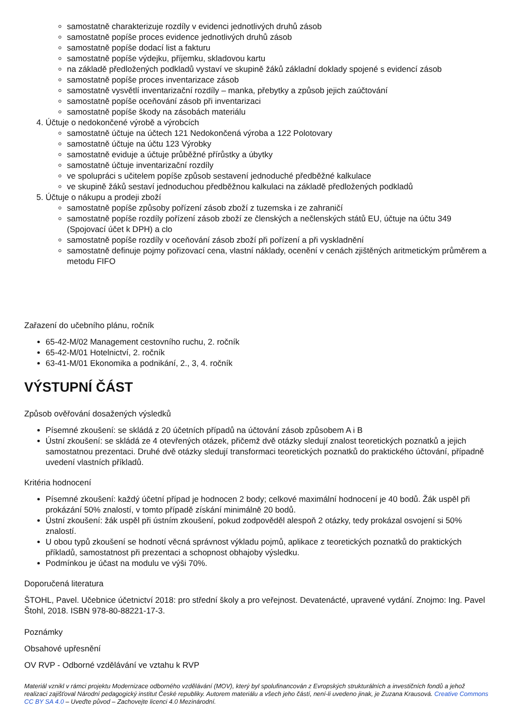samostatně charakterizuje rozdíly v evidenci jednotlivých druhů zásob
samostatně popíše proces evidence jednotlivých druhů zásob
samostatně popíše dodací list a fakturu
samostatně popíše výdejku, příjemku, skladovou kartu
na základě předložených podkladů vystaví ve skupině žáků základní doklady spojené s evidencí zásob
samostatně popíše proces inventarizace zásob
samostatně vysvětlí inventarizační rozdíly – manka, přebytky a způsob jejich zaúčtování
samostatně popíše oceňování zásob při inventarizaci
samostatně popíše škody na zásobách materiálu
4. Účtuje o nedokončené výrobě a výrobcích
samostatně účtuje na účtech 121 Nedokončená výroba a 122 Polotovary
samostatně účtuje na účtu 123 Výrobky
samostatně eviduje a účtuje průběžné přírůstky a úbytky
samostatně účtuje inventarizační rozdíly
ve spolupráci s učitelem popíše způsob sestavení jednoduché předběžné kalkulace
ve skupině žáků sestaví jednoduchou předběžnou kalkulaci na základě předložených podkladů
5. Účtuje o nákupu a prodeji zboží
samostatně popíše způsoby pořízení zásob zboží z tuzemska i ze zahraničí
samostatně popíše rozdíly pořízení zásob zboží ze členských a nečlenských států EU, účtuje na účtu 349 (Spojovací účet k DPH) a clo
samostatně popíše rozdíly v oceňování zásob zboží při pořízení a při vyskladnění
samostatně definuje pojmy pořizovací cena, vlastní náklady, ocenění v cenách zjištěných aritmetickým průměrem a metodu FIFO
Zařazení do učebního plánu, ročník
65-42-M/02 Management cestovního ruchu, 2. ročník
65-42-M/01 Hotelnictví, 2. ročník
63-41-M/01 Ekonomika a podnikání, 2., 3, 4. ročník
VÝSTUPNÍ ČÁST
Způsob ověřování dosažených výsledků
Písemné zkoušení: se skládá z 20 účetních případů na účtování zásob způsobem A i B
Ústní zkoušení: se skládá ze 4 otevřených otázek, přičemž dvě otázky sledují znalost teoretických poznatků a jejich samostatnou prezentaci. Druhé dvě otázky sledují transformaci teoretických poznatků do praktického účtování, případně uvedení vlastních příkladů.
Kritéria hodnocení
Písemné zkoušení: každý účetní případ je hodnocen 2 body; celkové maximální hodnocení je 40 bodů. Žák uspěl při prokázání 50% znalostí, v tomto případě získání minimálně 20 bodů.
Ústní zkoušení: žák uspěl při ústním zkoušení, pokud zodpověděl alespoň 2 otázky, tedy prokázal osvojení si 50% znalostí.
U obou typů zkoušení se hodnotí věcná správnost výkladu pojmů, aplikace z teoretických poznatků do praktických příkladů, samostatnost při prezentaci a schopnost obhajoby výsledku.
Podmínkou je účast na modulu ve výši 70%.
Doporučená literatura
ŠTOHL, Pavel. Učebnice účetnictví 2018: pro střední školy a pro veřejnost. Devatenácté, upravené vydání. Znojmo: Ing. Pavel Štohl, 2018. ISBN 978-80-88221-17-3.
Poznámky
Obsahové upřesnění
OV RVP - Odborné vzdělávání ve vztahu k RVP
Materiál vznikl v rámci projektu Modernizace odborného vzdělávání (MOV), který byl spolufinancován z Evropských strukturálních a investičních fondů a jehož realizaci zajišťoval Národní pedagogický institut České republiky. Autorem materiálu a všech jeho částí, není-li uvedeno jinak, je Zuzana Krausová. Creative Commons CC BY SA 4.0 – Uveďte původ – Zachovejte licenci 4.0 Mezinárodní.